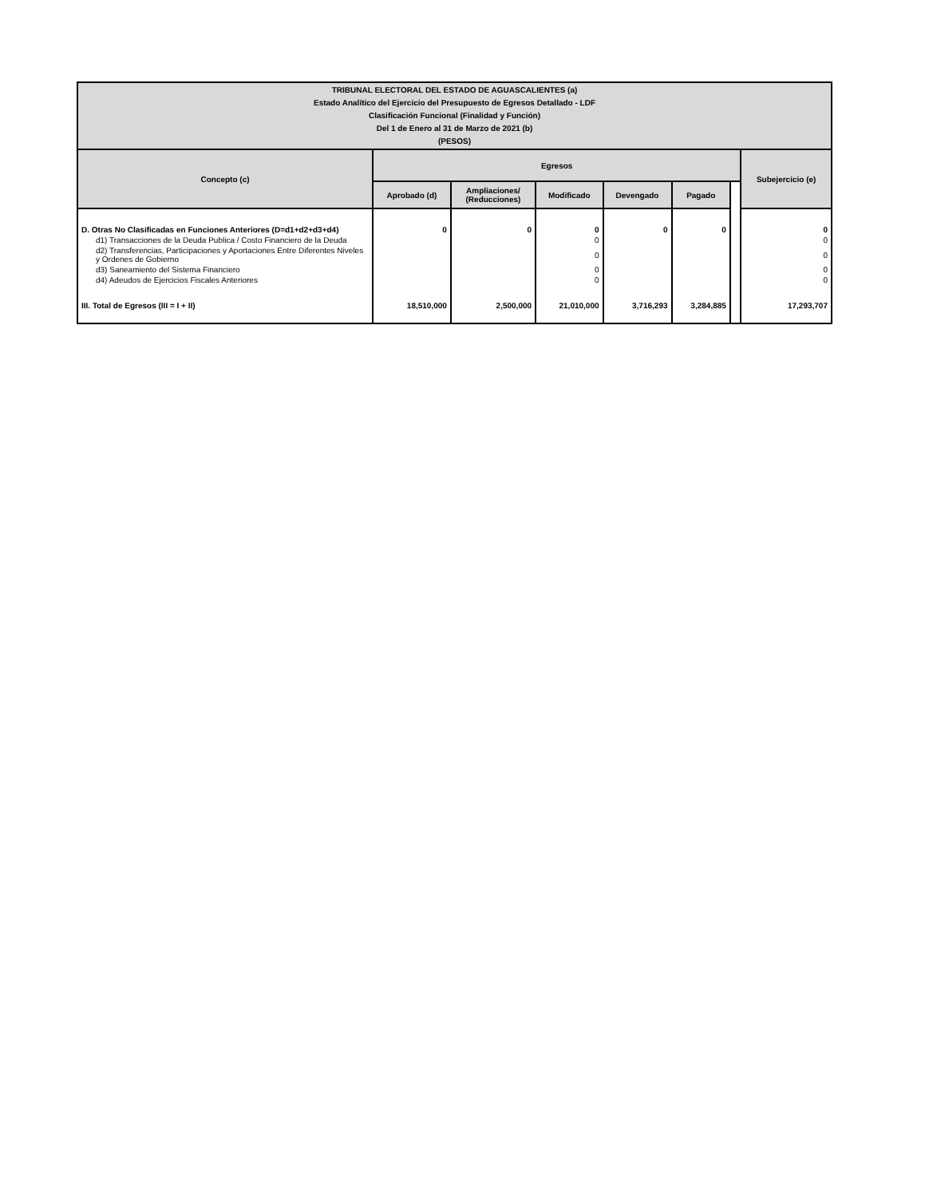| TRIBUNAL ELECTORAL DEL ESTADO DE AGUASCALIENTES (a) Estado Analítico del Ejercicio del Presupuesto de Egresos Detallado - LDF Clasificación Funcional (Finalidad y Función) Del 1 de Enero al 31 de Marzo de 2021 (b) (PESOS) | | | | | | | |
| Concepto (c) | Egresos | | | | | | Subejercicio (e) |
| | Aprobado (d) | Ampliaciones/ (Reducciones) | Modificado | Devengado | Pagado | | |
| D. Otras No Clasificadas en Funciones Anteriores (D=d1+d2+d3+d4) | 0 | 0 | 0 | 0 | 0 | | 0 |
| d1) Transacciones de la Deuda Publica / Costo Financiero de la Deuda | | | 0 | | | | 0 |
| d2) Transferencias, Participaciones y Aportaciones Entre Diferentes Niveles y Ordenes de Gobierno | | | 0 | | | | 0 |
| d3) Saneamiento del Sistema Financiero | | | 0 | | | | 0 |
| d4) Adeudos de Ejercicios Fiscales Anteriores | | | 0 | | | | 0 |
| III. Total de Egresos (III = I + II) | 18,510,000 | 2,500,000 | 21,010,000 | 3,716,293 | 3,284,885 | | 17,293,707 |